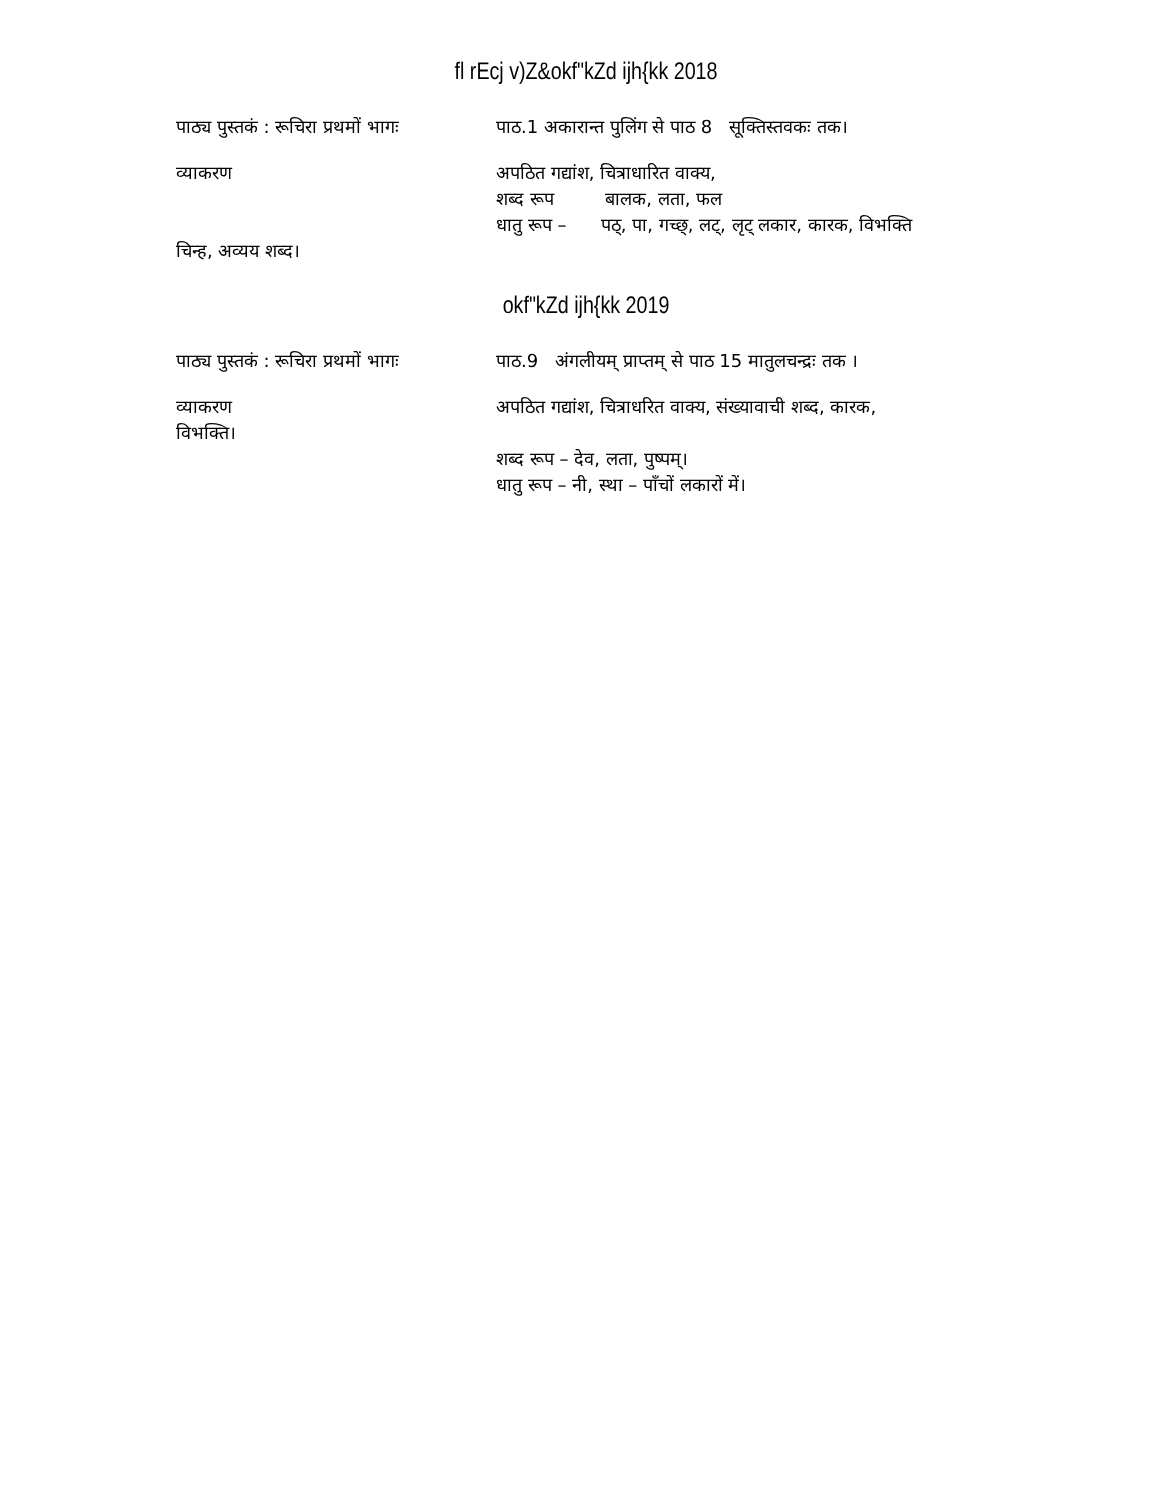fl rEcj v)Z&okf"kZd ijh{kk 2018
पाठ्य पुस्तकं : रूचिरा प्रथमों भागः
पाठ.1 अकारान्त पुलिंग से पाठ 8 सूक्तिस्तवकः तक।
व्याकरण अपठित गद्यांश, चित्राधारित वाक्य,
शब्द रूप बालक, लता, फल
धातु रूप – पठ्, पा, गच्छ्, लट्, लृट् लकार, कारक, विभक्ति
चिन्ह, अव्यय शब्द।
okf"kZd ijh{kk 2019
पाठ्य पुस्तकं : रूचिरा प्रथमों भागः
पाठ.9 अंगलीयम् प्राप्तम् से पाठ 15 मातुलचन्द्रः तक ।
व्याकरण
विभक्ति।
अपठित गद्यांश, चित्राधरित वाक्य, संख्यावाची शब्द, कारक,
शब्द रूप – देव, लता, पुष्पम्।
धातु रूप – नी, स्था – पाँचों लकारों में।